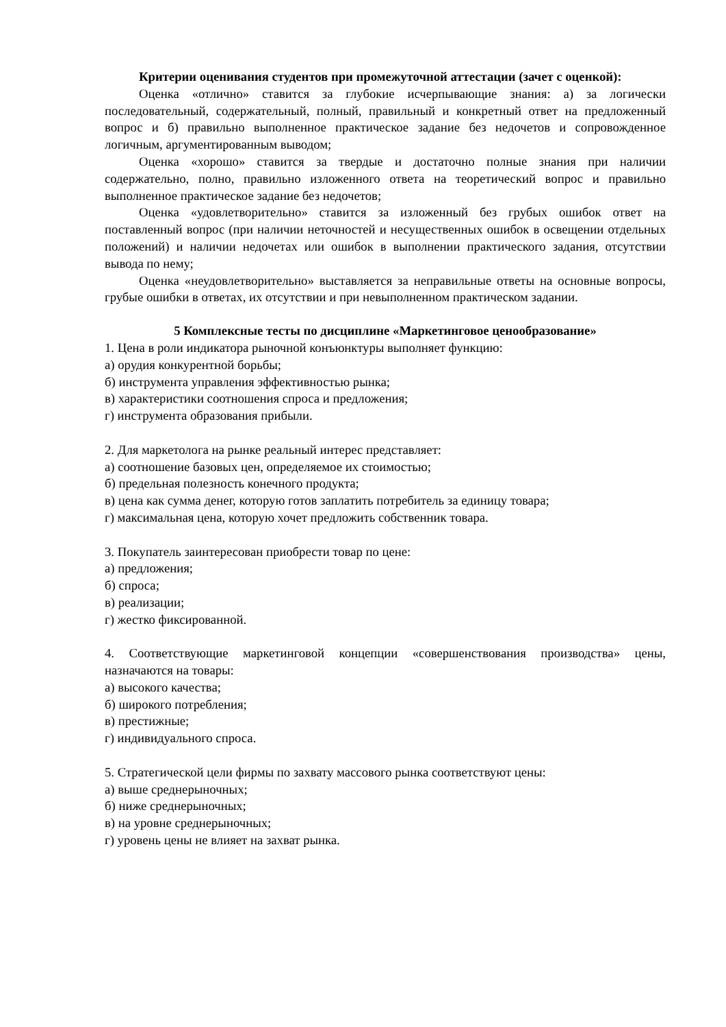Критерии оценивания студентов при промежуточной аттестации (зачет с оценкой):
Оценка «отлично» ставится за глубокие исчерпывающие знания: а) за логически последовательный, содержательный, полный, правильный и конкретный ответ на предложенный вопрос и б) правильно выполненное практическое задание без недочетов и сопровожденное логичным, аргументированным выводом;
Оценка «хорошо» ставится за твердые и достаточно полные знания при наличии содержательно, полно, правильно изложенного ответа на теоретический вопрос и правильно выполненное практическое задание без недочетов;
Оценка «удовлетворительно» ставится за изложенный без грубых ошибок ответ на поставленный вопрос (при наличии неточностей и несущественных ошибок в освещении отдельных положений) и наличии недочетах или ошибок в выполнении практического задания, отсутствии вывода по нему;
Оценка «неудовлетворительно» выставляется за неправильные ответы на основные вопросы, грубые ошибки в ответах, их отсутствии и при невыполненном практическом задании.
5 Комплексные тесты по дисциплине «Маркетинговое ценообразование»
1. Цена в роли индикатора рыночной конъюнктуры выполняет функцию:
а) орудия конкурентной борьбы;
б) инструмента управления эффективностью рынка;
в) характеристики соотношения спроса и предложения;
г) инструмента образования прибыли.
2. Для маркетолога на рынке реальный интерес представляет:
а) соотношение базовых цен, определяемое их стоимостью;
б) предельная полезность конечного продукта;
в) цена как сумма денег, которую готов заплатить потребитель за единицу товара;
г) максимальная цена, которую хочет предложить собственник товара.
3. Покупатель заинтересован приобрести товар по цене:
а) предложения;
б) спроса;
в) реализации;
г) жестко фиксированной.
4. Соответствующие маркетинговой концепции «совершенствования производства» цены, назначаются на товары:
а) высокого качества;
б) широкого потребления;
в) престижные;
г) индивидуального спроса.
5. Стратегической цели фирмы по захвату массового рынка соответствуют цены:
а) выше среднерыночных;
б) ниже среднерыночных;
в) на уровне среднерыночных;
г) уровень цены не влияет на захват рынка.